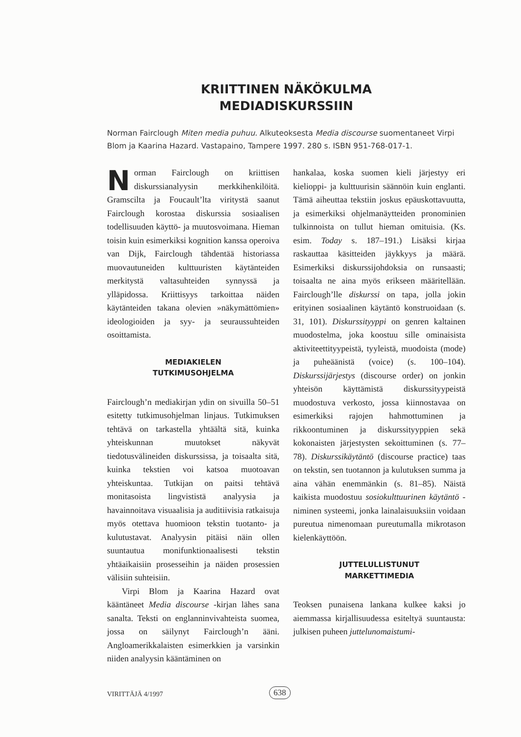KRIITTINEN NÄKÖKULMA
MEDIADISKURSSIIN
Norman Fairclough Miten media puhuu. Alkuteoksesta Media discourse suomentaneet Virpi Blom ja Kaarina Hazard. Vastapaino, Tampere 1997. 280 s. ISBN 951-768-017-1.
Norman Fairclough on kriittisen diskurssianalyysin merkkihenkilöitä. Gramscilta ja Foucault’lta viritystä saanut Fairclough korostaa diskurssia sosiaalisen todellisuuden käyttö- ja muutosvoimana. Hieman toisin kuin esimerkiksi kognition kanssa operoiva van Dijk, Fairclough tähdentää historiassa muovautuneiden kulttuuristen käytänteiden merkitystä valtasuhteiden synnyssä ja ylläpidossa. Kriittisyys tarkoittaa näiden käytänteiden takana olevien »näkymättömien» ideologioiden ja syy- ja seuraussuhteiden osoittamista.
MEDIAKIELEN
TUTKIMUSOHJELMA
Fairclough’n mediakirjan ydin on sivuilla 50–51 esitetty tutkimusohjelman linjaus. Tutkimuksen tehtävä on tarkastella yhtäältä sitä, kuinka yhteiskunnan muutokset näkyvät tiedotusvälineiden diskurssissa, ja toisaalta sitä, kuinka tekstien voi katsoa muotoavan yhteiskuntaa. Tutkijan on paitsi tehtävä monitasoista lingvististä analyysia ja havainnoitava visuaalisia ja auditiivisia ratkaisuja myös otettava huomioon tekstin tuotanto- ja kulutustavat. Analyysin pitäisi näin ollen suuntautua monifunktionaalisesti tekstin yhtäaikaisiin prosesseihin ja näiden prosessien välisiin suhteisiin.
Virpi Blom ja Kaarina Hazard ovat kääntäneet Media discourse -kirjan lähes sana sanalta. Teksti on englanninvivahteista suomea, jossa on säilynyt Fairclough’n ääni. Angloamerikkalaisten esimerkkien ja varsinkin niiden analyysin kääntäminen on
hankalaa, koska suomen kieli järjestyy eri kielioppi- ja kulttuurisin säännöin kuin englanti. Tämä aiheuttaa tekstiin joskus epäuskottavuutta, ja esimerkiksi ohjelmanäytteiden pronominien tulkinnoista on tullut hieman omituisia. (Ks. esim. Today s. 187–191.) Lisäksi kirjaa raskauttaa käsitteiden jäykkyys ja määrä. Esimerkiksi diskurssijohdoksia on runsaasti; toisaalta ne aina myös erikseen määritellään. Fairclough’lle diskurssi on tapa, jolla jokin erityinen sosiaalinen käytäntö konstruoidaan (s. 31, 101). Diskurssityyppi on genren kaltainen muodostelma, joka koostuu sille ominaisista aktiviteettityypeistä, tyyleistä, muodoista (mode) ja puheäänistä (voice) (s. 100–104). Diskurssijärjestys (discourse order) on jonkin yhteisön käyttämistä diskurssityypeistä muodostuva verkosto, jossa kiinnostavaa on esimerkiksi rajojen hahmottuminen ja rikkoontuminen ja diskurssityyppien sekä kokonaisten järjestysten sekoittuminen (s. 77–78). Diskurssikäytäntö (discourse practice) taas on tekstin, sen tuotannon ja kulutuksen summa ja aina vähän enemmänkin (s. 81–85). Näistä kaikista muodostuu sosiokulttuurinen käytäntö -niminen systeemi, jonka lainalaisuuksiin voidaan pureutua nimenomaan pureutumalla mikrotason kielenkäyttöön.
JUTTELULLISTUNUT
MARKETTIMEDIA
Teoksen punaisena lankana kulkee kaksi jo aiemmassa kirjallisuudessa esiteltyä suuntausta: julkisen puheen juttelunomaistumi-
VIRITTÄJÄ 4/1997 638